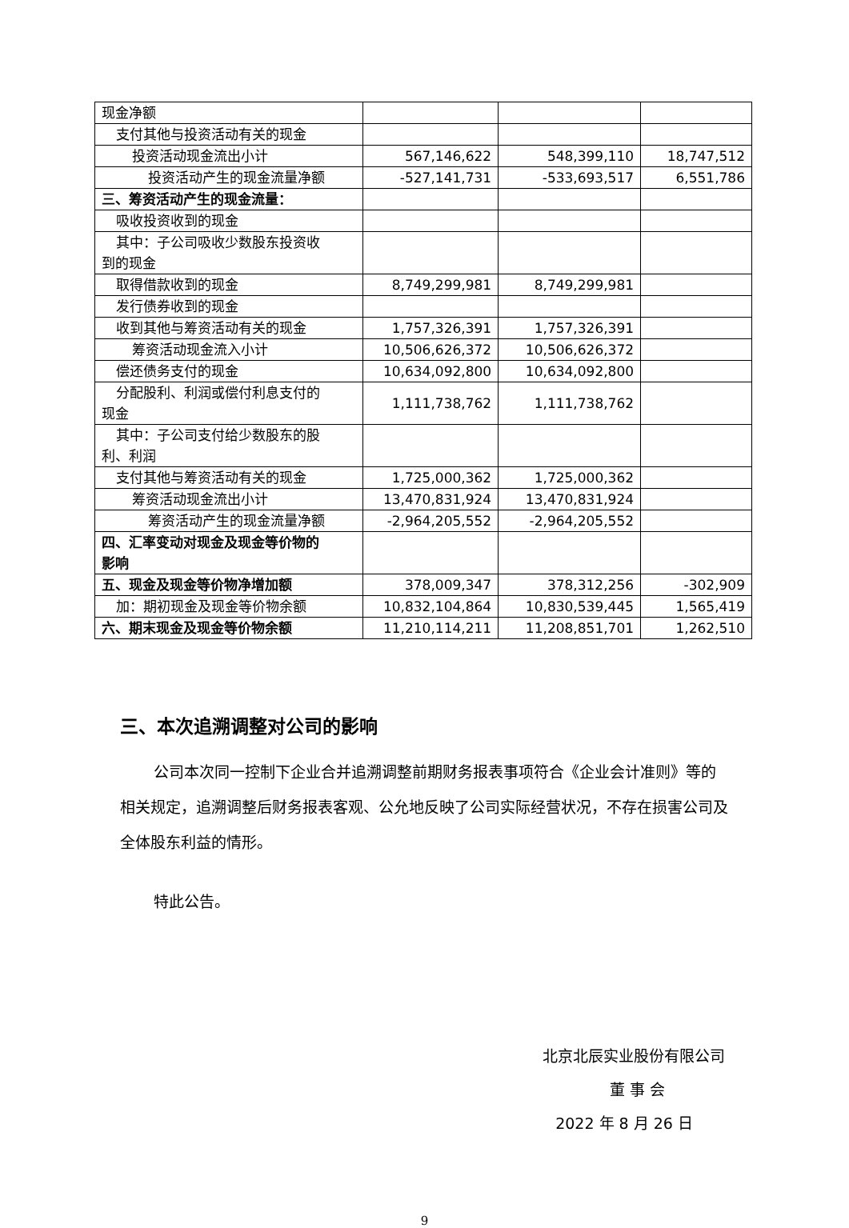| 现金净额 | | | |
| 支付其他与投资活动有关的现金 | | | |
| 投资活动现金流出小计 | 567,146,622 | 548,399,110 | 18,747,512 |
| 投资活动产生的现金流量净额 | -527,141,731 | -533,693,517 | 6,551,786 |
| 三、筹资活动产生的现金流量： | | | |
| 吸收投资收到的现金 | | | |
| 其中：子公司吸收少数股东投资收 到的现金 | | | |
| 取得借款收到的现金 | 8,749,299,981 | 8,749,299,981 | |
| 发行债券收到的现金 | | | |
| 收到其他与筹资活动有关的现金 | 1,757,326,391 | 1,757,326,391 | |
| 筹资活动现金流入小计 | 10,506,626,372 | 10,506,626,372 | |
| 偿还债务支付的现金 | 10,634,092,800 | 10,634,092,800 | |
| 分配股利、利润或偿付利息支付的 现金 | 1,111,738,762 | 1,111,738,762 | |
| 其中：子公司支付给少数股东的股 利、利润 | | | |
| 支付其他与筹资活动有关的现金 | 1,725,000,362 | 1,725,000,362 | |
| 筹资活动现金流出小计 | 13,470,831,924 | 13,470,831,924 | |
| 筹资活动产生的现金流量净额 | -2,964,205,552 | -2,964,205,552 | |
| 四、汇率变动对现金及现金等价物的 影响 | | | |
| 五、现金及现金等价物净增加额 | 378,009,347 | 378,312,256 | -302,909 |
| 加：期初现金及现金等价物余额 | 10,832,104,864 | 10,830,539,445 | 1,565,419 |
| 六、期末现金及现金等价物余额 | 11,210,114,211 | 11,208,851,701 | 1,262,510 |
三、本次追溯调整对公司的影响
公司本次同一控制下企业合并追溯调整前期财务报表事项符合《企业会计准则》等的相关规定，追溯调整后财务报表客观、公允地反映了公司实际经营状况，不存在损害公司及全体股东利益的情形。
特此公告。
北京北辰实业股份有限公司
董 事 会
2022 年 8 月 26 日
9